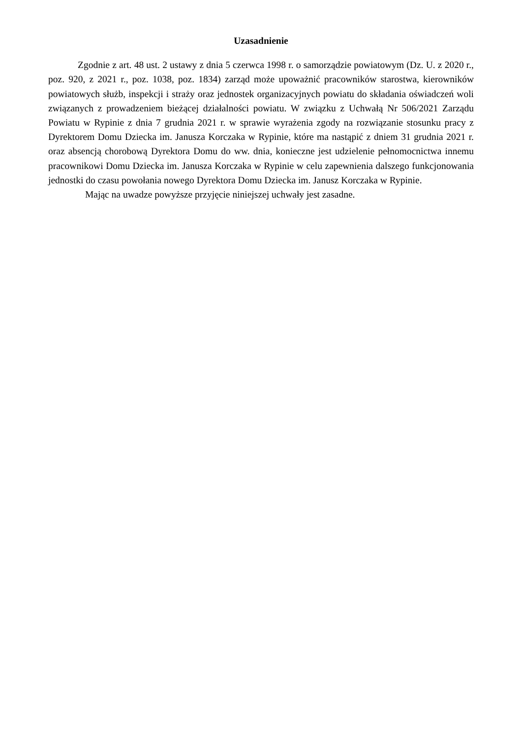Uzasadnienie
Zgodnie z art. 48 ust. 2 ustawy z dnia 5 czerwca 1998 r. o samorządzie powiatowym (Dz. U. z 2020 r., poz. 920, z 2021 r., poz. 1038, poz. 1834) zarząd może upoważnić pracowników starostwa, kierowników powiatowych służb, inspekcji i straży oraz jednostek organizacyjnych powiatu do składania oświadczeń woli związanych z prowadzeniem bieżącej działalności powiatu. W związku z Uchwałą Nr 506/2021 Zarządu Powiatu w Rypinie z dnia 7 grudnia 2021 r. w sprawie wyrażenia zgody na rozwiązanie stosunku pracy z Dyrektorem Domu Dziecka im. Janusza Korczaka w Rypinie, które ma nastąpić z dniem 31 grudnia 2021 r. oraz absencją chorobową Dyrektora Domu do ww. dnia, konieczne jest udzielenie pełnomocnictwa innemu pracownikowi Domu Dziecka im. Janusza Korczaka w Rypinie w celu zapewnienia dalszego funkcjonowania jednostki do czasu powołania nowego Dyrektora Domu Dziecka im. Janusz Korczaka w Rypinie.
Mając na uwadze powyższe przyjęcie niniejszej uchwały jest zasadne.